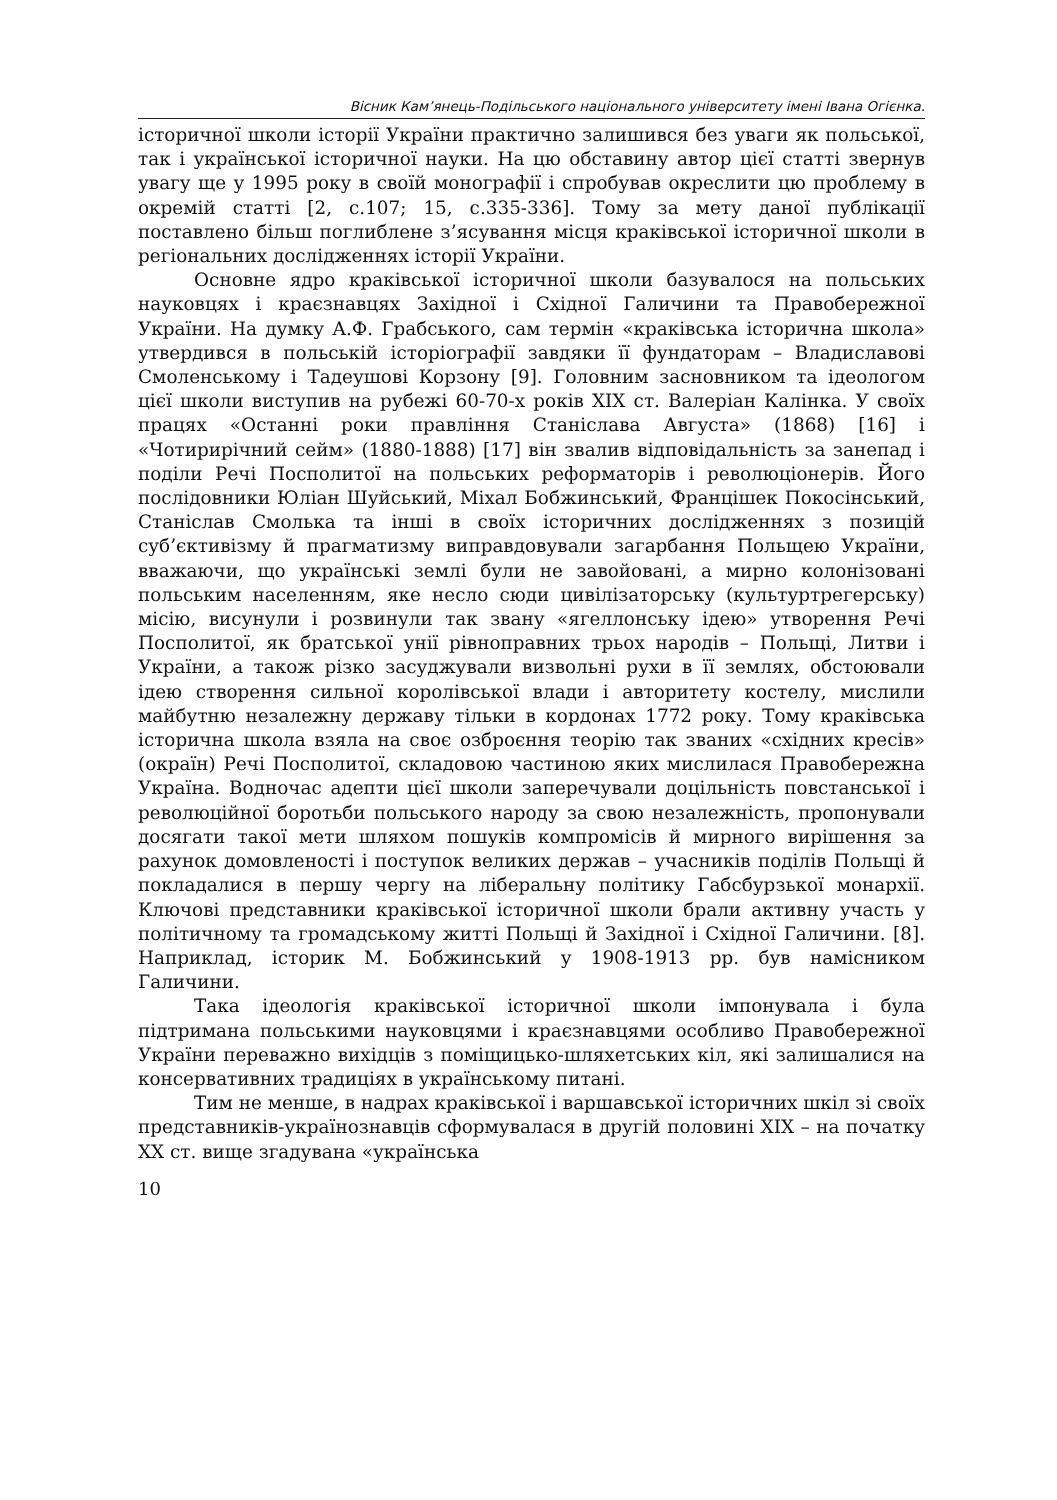Вісник Кам’янець-Подільського національного університету імені Івана Огієнка.
історичної школи історії України практично залишився без уваги як польської, так і української історичної науки. На цю обставину автор цієї статті звернув увагу ще у 1995 року в своїй монографії і спробував окреслити цю проблему в окремій статті [2, с.107; 15, с.335-336]. Тому за мету даної публікації поставлено більш поглиблене з’ясування місця краківської історичної школи в регіональних дослідженнях історії України.
Основне ядро краківської історичної школи базувалося на польських науковцях і краєзнавцях Західної і Східної Галичини та Правобережної України. На думку А.Ф. Грабського, сам термін «краківська історична школа» утвердився в польській історіографії завдяки її фундаторам – Владиславові Смоленському і Тадеушові Корзону [9]. Головним засновником та ідеологом цієї школи виступив на рубежі 60-70-х років XIX ст. Валеріан Калінка. У своїх працях «Останні роки правління Станіслава Августа» (1868) [16] і «Чотирирічний сейм» (1880-1888) [17] він звалив відповідальність за занепад і поділи Речі Посполитої на польських реформаторів і революціонерів. Його послідовники Юліан Шуйський, Міхал Бобжинський, Францішек Покосінський, Станіслав Смолька та інші в своїх історичних дослідженнях з позицій суб’єктивізму й прагматизму виправдовували загарбання Польщею України, вважаючи, що українські землі були не завойовані, а мирно колонізовані польським населенням, яке несло сюди цивілізаторську (культуртрегерську) місію, висунули і розвинули так звану «ягеллонську ідею» утворення Речі Посполитої, як братської унії рівноправних трьох народів – Польщі, Литви і України, а також різко засуджували визвольні рухи в її землях, обстоювали ідею створення сильної королівської влади і авторитету костелу, мислили майбутню незалежну державу тільки в кордонах 1772 року. Тому краківська історична школа взяла на своє озброєння теорію так званих «східних кресів» (окраїн) Речі Посполитої, складовою частиною яких мислилася Правобережна Україна. Водночас адепти цієї школи заперечували доцільність повстанської і революційної боротьби польського народу за свою незалежність, пропонували досягати такої мети шляхом пошуків компромісів й мирного вирішення за рахунок домовленості і поступок великих держав – учасників поділів Польщі й покладалися в першу чергу на ліберальну політику Габсбурзької монархії. Ключові представники краківської історичної школи брали активну участь у політичному та громадському житті Польщі й Західної і Східної Галичини. [8]. Наприклад, історик М. Бобжинський у 1908-1913 рр. був намісником Галичини.
Така ідеологія краківської історичної школи імпонувала і була підтримана польськими науковцями і краєзнавцями особливо Правобережної України переважно вихідців з поміщицько-шляхетських кіл, які залишалися на консервативних традиціях в українському питані.
Тим не менше, в надрах краківської і варшавської історичних шкіл зі своїх представників-українознавців сформувалася в другій половині XIX – на початку XX ст. вище згадувана «українська
10